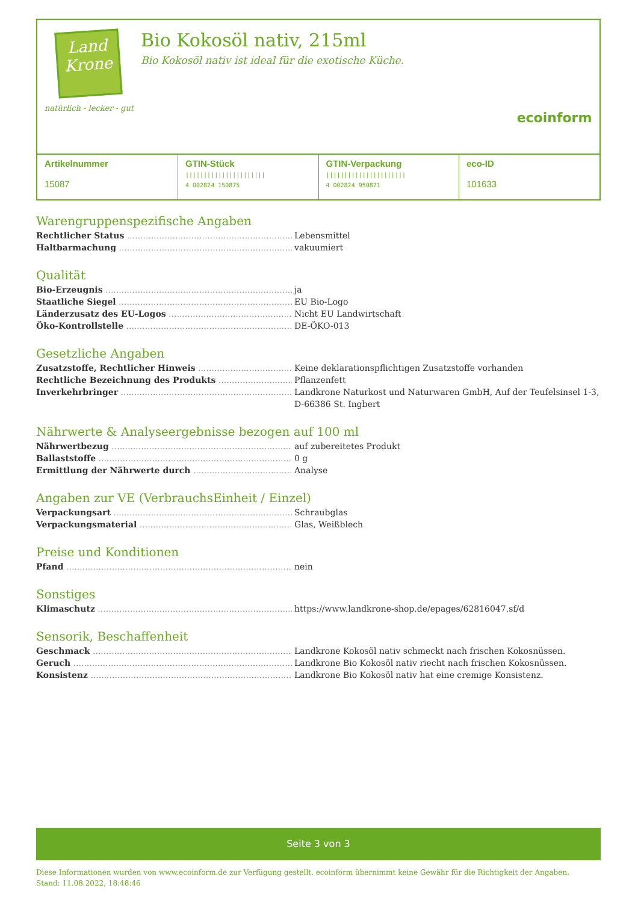Land Krone
natürlich - lecker - gut
Bio Kokosöl nativ, 215ml
Bio Kokosöl nativ ist ideal für die exotische Küche.
ecoinform
| Artikelnummer 15087 | GTIN-Stück ////////////////////// 4 002824 150875 | GTIN-Verpackung ////////////////////// 4 002824 950871 | eco-ID 101633 |
Warengruppenspezifische Angaben
Rechtlicher Status Lebensmittel
Haltbarmachung vakuumiert
Qualität
Bio-Erzeugnis ja
Staatliche Siegel EU Bio-Logo
Länderzusatz des EU-Logos Nicht EU Landwirtschaft
Öko-Kontrollstelle DE-ÖKO-013
Gesetzliche Angaben
Zusatzstoffe, Rechtlicher Hinweis Keine deklarationspflichtigen Zusatzstoffe vorhanden
Rechtliche Bezeichnung des Produkts Pflanzenfett
Inverkehrbringer Landkrone Naturkost und Naturwaren GmbH, Auf der Teufelsinsel 1-3, D-66386 St. Ingbert
Nährwerte & Analyseergebnisse bezogen auf 100 ml
Nährwertbezug auf zubereitetes Produkt
Ballaststoffe 0 g
Ermittlung der Nährwerte durch Analyse
Angaben zur VE (VerbrauchsEinheit / Einzel)
Verpackungsart Schraubglas
Verpackungsmaterial Glas, Weißblech
Preise und Konditionen
Pfand nein
Sonstiges
Klimaschutz https://www.landkrone-shop.de/epages/62816047.sf/d
Sensorik, Beschaffenheit
Geschmack Landkrone Kokosöl nativ schmeckt nach frischen Kokosnüssen.
Geruch Landkrone Bio Kokosöl nativ riecht nach frischen Kokosnüssen.
Konsistenz Landkrone Bio Kokosöl nativ hat eine cremige Konsistenz.
Seite 3 von 3
Diese Informationen wurden von www.ecoinform.de zur Verfügung gestellt. ecoinform übernimmt keine Gewähr für die Richtigkeit der Angaben.
Stand: 11.08.2022, 18:48:46